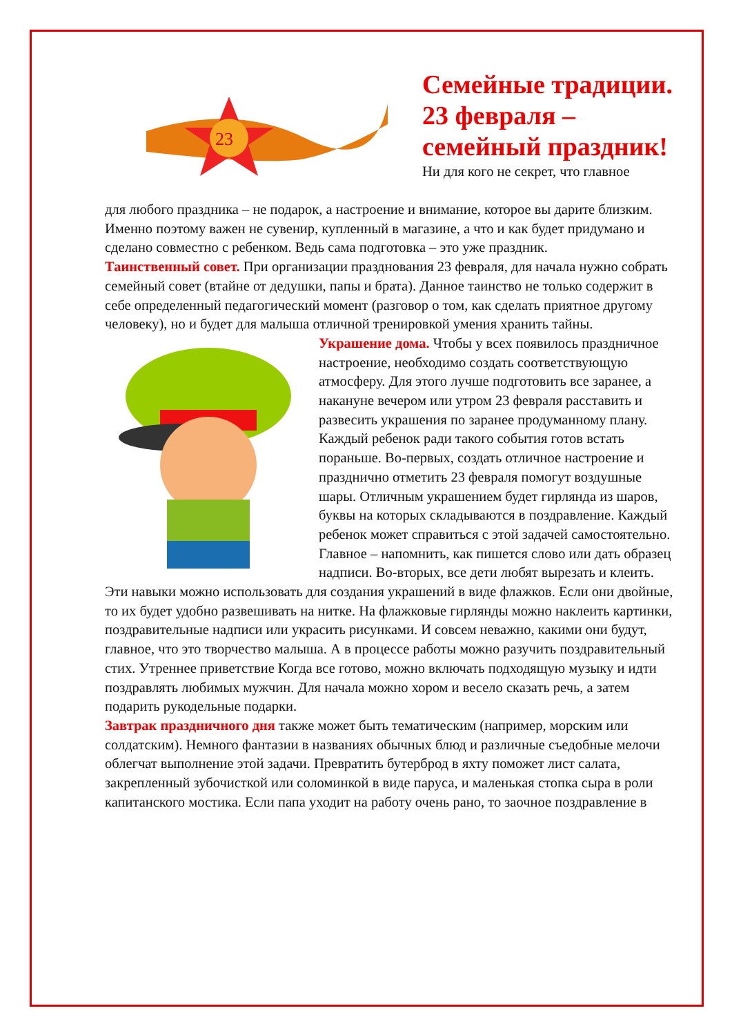23
Семейные традиции.
23 февраля –
семейный праздник!
Ни для кого не секрет, что главное
для любого праздника – не подарок, а настроение и внимание, которое вы дарите близким. Именно поэтому важен не сувенир, купленный в магазине, а что и как будет придумано и сделано совместно с ребенком. Ведь сама подготовка – это уже праздник.
Таинственный совет. При организации празднования 23 февраля, для начала нужно собрать семейный совет (втайне от дедушки, папы и брата). Данное таинство не только содержит в себе определенный педагогический момент (разговор о том, как сделать приятное другому человеку), но и будет для малыша отличной тренировкой умения хранить тайны.
Украшение дома. Чтобы у всех появилось праздничное настроение, необходимо создать соответствующую атмосферу. Для этого лучше подготовить все заранее, а накануне вечером или утром 23 февраля расставить и развесить украшения по заранее продуманному плану. Каждый ребенок ради такого события готов встать пораньше. Во-первых, создать отличное настроение и празднично отметить 23 февраля помогут воздушные шары. Отличным украшением будет гирлянда из шаров, буквы на которых складываются в поздравление. Каждый ребенок может справиться с этой задачей самостоятельно. Главное – напомнить, как пишется слово или дать образец надписи. Во-вторых, все дети любят вырезать и клеить. Эти навыки можно использовать для создания украшений в виде флажков. Если они двойные, то их будет удобно развешивать на нитке. На флажковые гирлянды можно наклеить картинки, поздравительные надписи или украсить рисунками. И совсем неважно, какими они будут, главное, что это творчество малыша. А в процессе работы можно разучить поздравительный стих. Утреннее приветствие Когда все готово, можно включать подходящую музыку и идти поздравлять любимых мужчин. Для начала можно хором и весело сказать речь, а затем подарить рукодельные подарки.
Завтрак праздничного дня также может быть тематическим (например, морским или солдатским). Немного фантазии в названиях обычных блюд и различные съедобные мелочи облегчат выполнение этой задачи. Превратить бутерброд в яхту поможет лист салата, закрепленный зубочисткой или соломинкой в виде паруса, и маленькая стопка сыра в роли капитанского мостика. Если папа уходит на работу очень рано, то заочное поздравление в